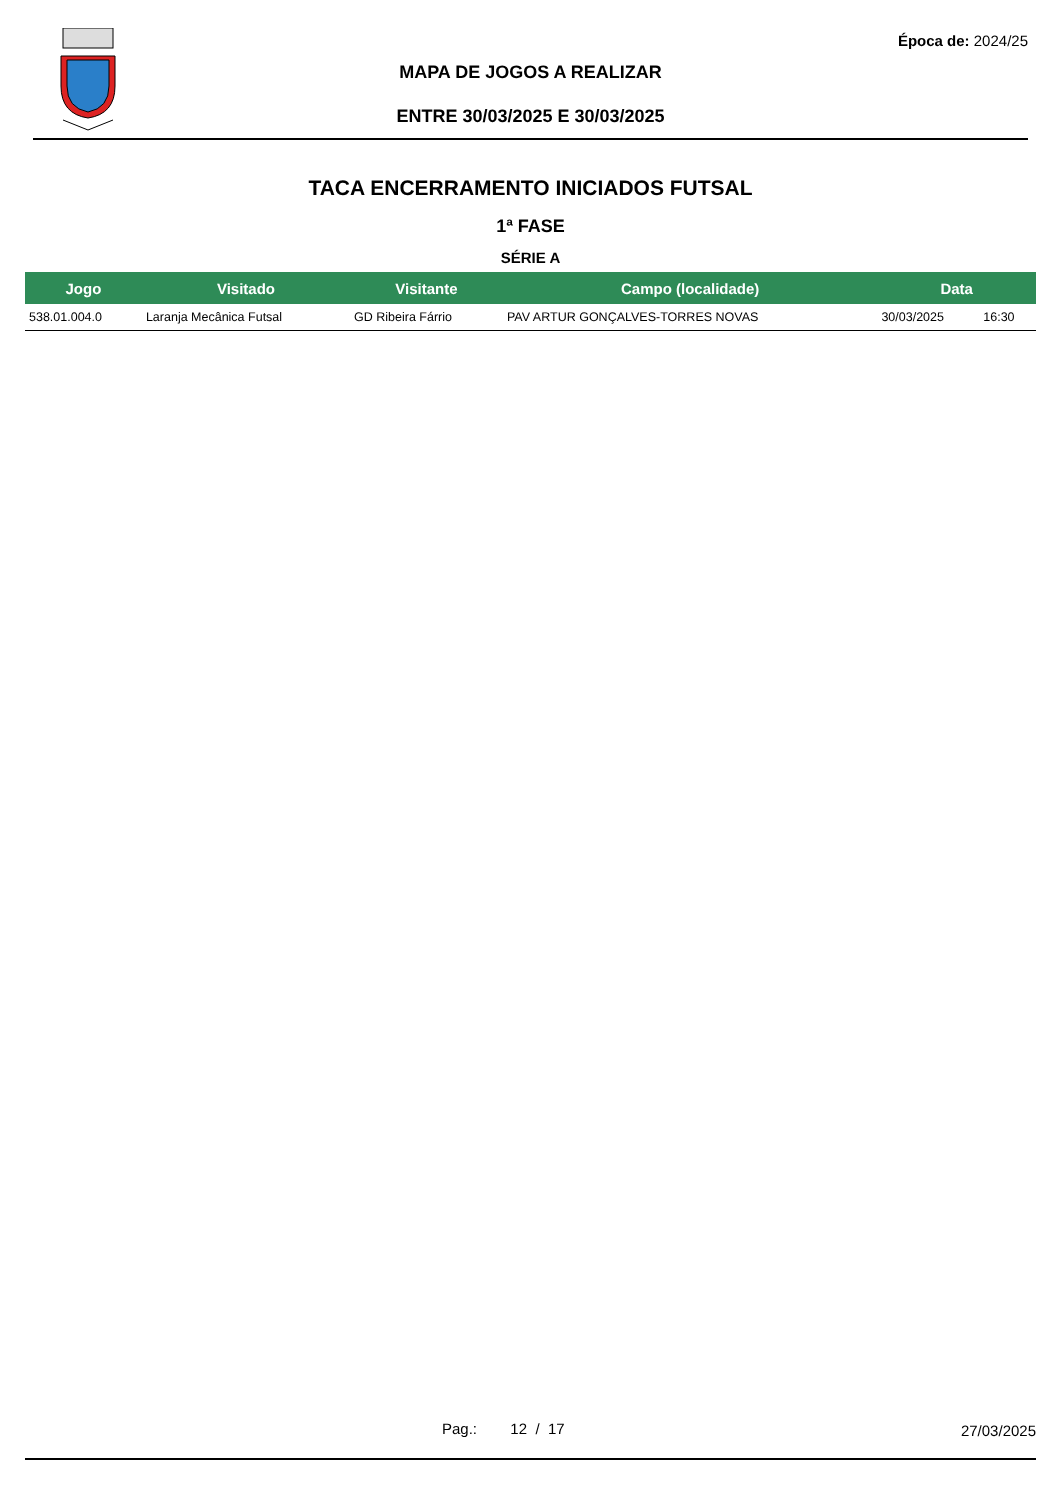Época de: 2024/25
MAPA DE JOGOS A REALIZAR
ENTRE 30/03/2025 E 30/03/2025
TACA ENCERRAMENTO INICIADOS FUTSAL
1ª FASE
SÉRIE A
| Jogo | Visitado | Visitante | Campo (localidade) | Data | |
| --- | --- | --- | --- | --- | --- |
| 538.01.004.0 | Laranja Mecânica Futsal | GD Ribeira Fárrio | PAV ARTUR GONÇALVES-TORRES NOVAS | 30/03/2025 | 16:30 |
Pag.: 12 / 17 27/03/2025